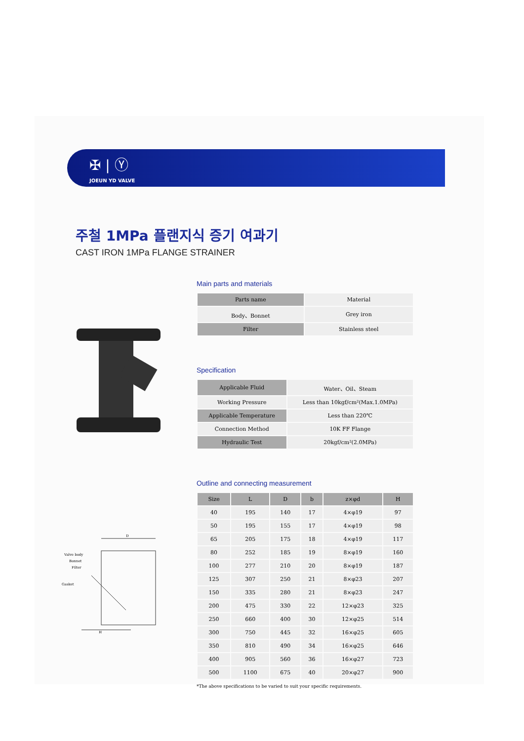✠ | Ⓨ
JOEUN YD VALVE
주철 1MPa 플랜지식 증기 여과기
CAST IRON 1MPa FLANGE STRAINER
Valve body
Bonnet
Filter
Gasket
D
H
Main parts and materials
| Parts name | Material |
| --- | --- |
| Body、Bonnet | Grey iron |
| Filter | Stainless steel |
Specification
| Applicable Fluid | Water、Oil、Steam |
| Working Pressure | Less than 10kgf/cm²(Max.1.0MPa) |
| Applicable Temperature | Less than 220℃ |
| Connection Method | 10K FF Flange |
| Hydraulic Test | 20kgf/cm²(2.0MPa) |
Outline and connecting measurement
| Size | L | D | b | z×φd | H |
| --- | --- | --- | --- | --- | --- |
| 40 | 195 | 140 | 17 | 4×φ19 | 97 |
| 50 | 195 | 155 | 17 | 4×φ19 | 98 |
| 65 | 205 | 175 | 18 | 4×φ19 | 117 |
| 80 | 252 | 185 | 19 | 8×φ19 | 160 |
| 100 | 277 | 210 | 20 | 8×φ19 | 187 |
| 125 | 307 | 250 | 21 | 8×φ23 | 207 |
| 150 | 335 | 280 | 21 | 8×φ23 | 247 |
| 200 | 475 | 330 | 22 | 12×φ23 | 325 |
| 250 | 660 | 400 | 30 | 12×φ25 | 514 |
| 300 | 750 | 445 | 32 | 16×φ25 | 605 |
| 350 | 810 | 490 | 34 | 16×φ25 | 646 |
| 400 | 905 | 560 | 36 | 16×φ27 | 723 |
| 500 | 1100 | 675 | 40 | 20×φ27 | 900 |
*The above specifications to be varied to suit your specific requirements.